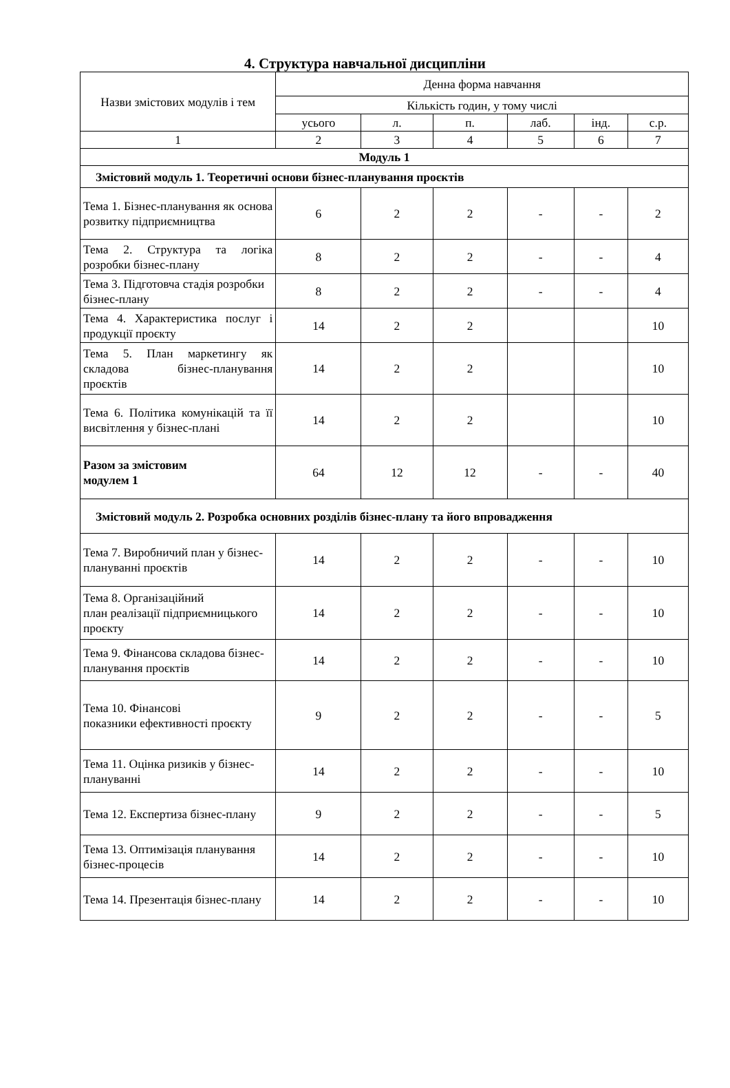4. Структура навчальної дисципліни
| Назви змістових модулів і тем | Денна форма навчання | | | | | |
| --- | --- | --- | --- | --- | --- | --- |
| | Кількість годин, у тому числі | | | | | |
| | усього | л. | п. | лаб. | інд. | с.р. |
| 1 | 2 | 3 | 4 | 5 | 6 | 7 |
| Модуль 1 | | | | | | |
| Змістовий модуль 1. Теоретичні основи бізнес-планування проєктів | | | | | | |
| Тема 1. Бізнес-планування як основа розвитку підприємництва | 6 | 2 | 2 | - | - | 2 |
| Тема 2. Структура та логіка розробки бізнес-плану | 8 | 2 | 2 | - | - | 4 |
| Тема 3. Підготовча стадія розробки бізнес-плану | 8 | 2 | 2 | - | - | 4 |
| Тема 4. Характеристика послуг і продукції проєкту | 14 | 2 | 2 | | | 10 |
| Тема 5. План маркетингу як складова бізнес-планування проєктів | 14 | 2 | 2 | | | 10 |
| Тема 6. Політика комунікацій та її висвітлення у бізнес-плані | 14 | 2 | 2 | | | 10 |
| Разом за змістовим модулем 1 | 64 | 12 | 12 | - | - | 40 |
| Змістовий модуль 2. Розробка основних розділів бізнес-плану та його впровадження | | | | | | |
| Тема 7. Виробничий план у бізнес-плануванні проєктів | 14 | 2 | 2 | - | - | 10 |
| Тема 8. Організаційний план реалізації підприємницького проєкту | 14 | 2 | 2 | - | - | 10 |
| Тема 9. Фінансова складова бізнес-планування проєктів | 14 | 2 | 2 | - | - | 10 |
| Тема 10. Фінансові показники ефективності проєкту | 9 | 2 | 2 | - | - | 5 |
| Тема 11. Оцінка ризиків у бізнес-плануванні | 14 | 2 | 2 | - | - | 10 |
| Тема 12. Експертиза бізнес-плану | 9 | 2 | 2 | - | - | 5 |
| Тема 13. Оптимізація планування бізнес-процесів | 14 | 2 | 2 | - | - | 10 |
| Тема 14. Презентація бізнес-плану | 14 | 2 | 2 | - | - | 10 |